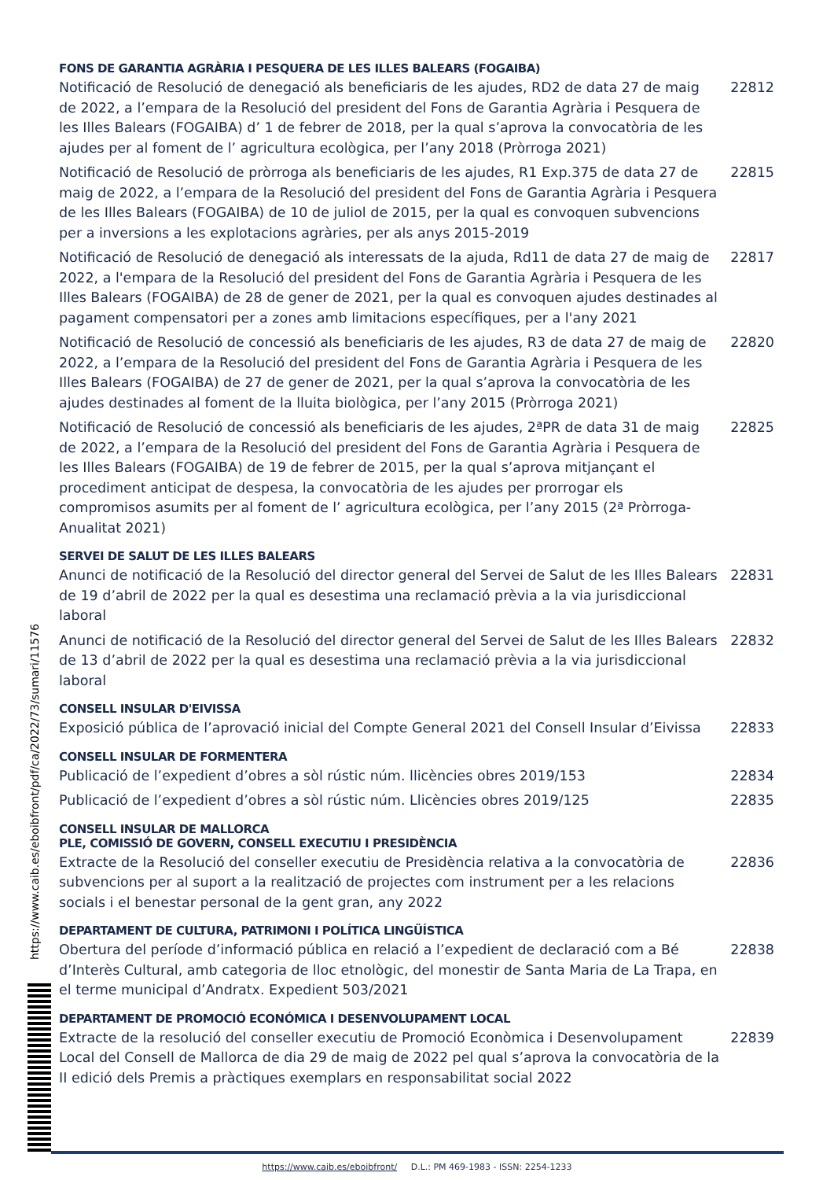FONS DE GARANTIA AGRÀRIA I PESQUERA DE LES ILLES BALEARS (FOGAIBA)
Notificació de Resolució de denegació als beneficiaris de les ajudes, RD2 de data 27 de maig de 2022, a l’empara de la Resolució del president del Fons de Garantia Agrària i Pesquera de les Illes Balears (FOGAIBA) d’ 1 de febrer de 2018, per la qual s’aprova la convocatòria de les ajudes per al foment de l’ agricultura ecològica, per l’any 2018 (Pròrroga 2021)
22812
Notificació de Resolució de pròrroga als beneficiaris de les ajudes, R1 Exp.375 de data 27 de maig de 2022, a l’empara de la Resolució del president del Fons de Garantia Agrària i Pesquera de les Illes Balears (FOGAIBA) de 10 de juliol de 2015, per la qual es convoquen subvencions per a inversions a les explotacions agràries, per als anys 2015-2019
22815
Notificació de Resolució de denegació als interessats de la ajuda, Rd11 de data 27 de maig de 2022, a l'empara de la Resolució del president del Fons de Garantia Agrària i Pesquera de les Illes Balears (FOGAIBA) de 28 de gener de 2021, per la qual es convoquen ajudes destinades al pagament compensatori per a zones amb limitacions específiques, per a l'any 2021
22817
Notificació de Resolució de concessió als beneficiaris de les ajudes, R3 de data 27 de maig de 2022, a l’empara de la Resolució del president del Fons de Garantia Agrària i Pesquera de les Illes Balears (FOGAIBA) de 27 de gener de 2021, per la qual s’aprova la convocatòria de les ajudes destinades al foment de la lluita biològica, per l’any 2015 (Pròrroga 2021)
22820
Notificació de Resolució de concessió als beneficiaris de les ajudes, 2ªPR de data 31 de maig de 2022, a l’empara de la Resolució del president del Fons de Garantia Agrària i Pesquera de les Illes Balears (FOGAIBA) de 19 de febrer de 2015, per la qual s’aprova mitjançant el procediment anticipat de despesa, la convocatòria de les ajudes per prorrogar els compromisos asumits per al foment de l’ agricultura ecològica, per l’any 2015 (2ª Pròrroga-Anualitat 2021)
22825
SERVEI DE SALUT DE LES ILLES BALEARS
Anunci de notificació de la Resolució del director general del Servei de Salut de les Illes Balears de 19 d’abril de 2022 per la qual es desestima una reclamació prèvia a la via jurisdiccional laboral
22831
Anunci de notificació de la Resolució del director general del Servei de Salut de les Illes Balears de 13 d’abril de 2022 per la qual es desestima una reclamació prèvia a la via jurisdiccional laboral
22832
CONSELL INSULAR D'EIVISSA
Exposició pública de l’aprovació inicial del Compte General 2021 del Consell Insular d’Eivissa
22833
CONSELL INSULAR DE FORMENTERA
Publicació de l’expedient d’obres a sòl rústic núm. llicències obres 2019/153 22834
Publicació de l’expedient d’obres a sòl rústic núm. Llicències obres 2019/125 22835
CONSELL INSULAR DE MALLORCA
PLE, COMISSIÓ DE GOVERN, CONSELL EXECUTIU I PRESIDÈNCIA
Extracte de la Resolució del conseller executiu de Presidència relativa a la convocatòria de subvencions per al suport a la realització de projectes com instrument per a les relacions socials i el benestar personal de la gent gran, any 2022
22836
DEPARTAMENT DE CULTURA, PATRIMONI I POLÍTICA LINGÜÍSTICA
Obertura del període d’informació pública en relació a l’expedient de declaració com a Bé d’Interès Cultural, amb categoria de lloc etnològic, del monestir de Santa Maria de La Trapa, en el terme municipal d’Andratx. Expedient 503/2021
22838
DEPARTAMENT DE PROMOCIÓ ECONÓMICA I DESENVOLUPAMENT LOCAL
Extracte de la resolució del conseller executiu de Promoció Econòmica i Desenvolupament Local del Consell de Mallorca de dia 29 de maig de 2022 pel qual s’aprova la convocatòria de la II edició dels Premis a pràctiques exemplars en responsabilitat social 2022
22839
https://www.caib.es/eboibfront/pdf/ca/2022/73/sumari/11576
https://www.caib.es/eboibfront/ D.L.: PM 469-1983 - ISSN: 2254-1233